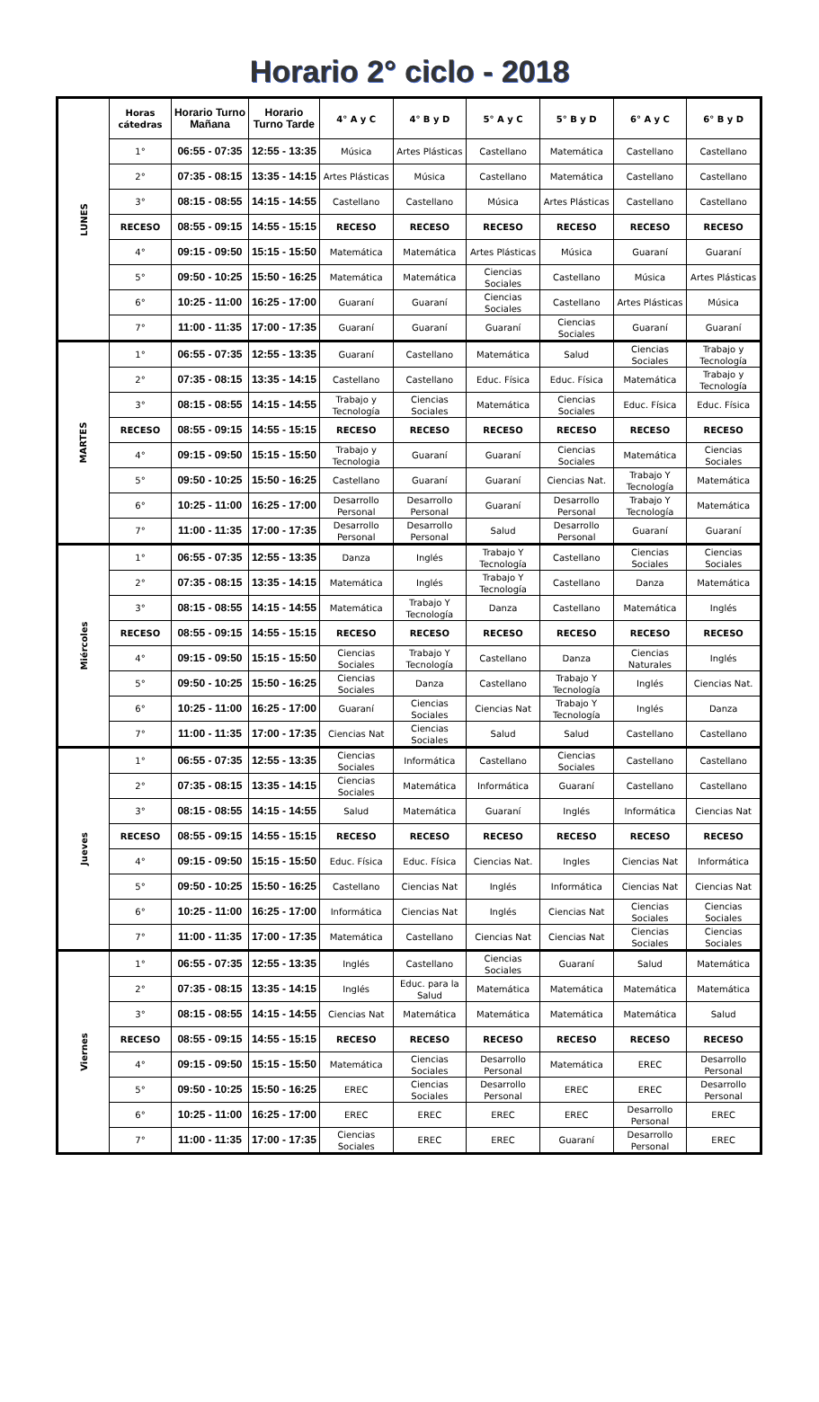Horario 2° ciclo - 2018
| LUNES | Horas cátedras | Horario Turno Mañana | Horario Turno Tarde | 4° A y C | 4° B y D | 5° A y C | 5° B y D | 6° A y C | 6° B y D |
| | 1° | 06:55 - 07:35 | 12:55 - 13:35 | Música | Artes Plásticas | Castellano | Matemática | Castellano | Castellano |
| | 2° | 07:35 - 08:15 | 13:35 - 14:15 | Artes Plásticas | Música | Castellano | Matemática | Castellano | Castellano |
| | 3° | 08:15 - 08:55 | 14:15 - 14:55 | Castellano | Castellano | Música | Artes Plásticas | Castellano | Castellano |
| | RECESO | 08:55 - 09:15 | 14:55 - 15:15 | RECESO | RECESO | RECESO | RECESO | RECESO | RECESO |
| | 4° | 09:15 - 09:50 | 15:15 - 15:50 | Matemática | Matemática | Artes Plásticas | Música | Guaraní | Guaraní |
| | 5° | 09:50 - 10:25 | 15:50 - 16:25 | Matemática | Matemática | Ciencias Sociales | Castellano | Música | Artes Plásticas |
| | 6° | 10:25 - 11:00 | 16:25 - 17:00 | Guaraní | Guaraní | Ciencias Sociales | Castellano | Artes Plásticas | Música |
| | 7° | 11:00 - 11:35 | 17:00 - 17:35 | Guaraní | Guaraní | Guaraní | Ciencias Sociales | Guaraní | Guaraní |
| MARTES | 1° | 06:55 - 07:35 | 12:55 - 13:35 | Guaraní | Castellano | Matemática | Salud | Ciencias Sociales | Trabajo y Tecnología |
| | 2° | 07:35 - 08:15 | 13:35 - 14:15 | Castellano | Castellano | Educ. Física | Educ. Física | Matemática | Trabajo y Tecnología |
| | 3° | 08:15 - 08:55 | 14:15 - 14:55 | Trabajo y Tecnología | Ciencias Sociales | Matemática | Ciencias Sociales | Educ. Física | Educ. Física |
| | RECESO | 08:55 - 09:15 | 14:55 - 15:15 | RECESO | RECESO | RECESO | RECESO | RECESO | RECESO |
| | 4° | 09:15 - 09:50 | 15:15 - 15:50 | Trabajo y Tecnologia | Guaraní | Guaraní | Ciencias Sociales | Matemática | Ciencias Sociales |
| | 5° | 09:50 - 10:25 | 15:50 - 16:25 | Castellano | Guaraní | Guaraní | Ciencias Nat. | Trabajo Y Tecnología | Matemática |
| | 6° | 10:25 - 11:00 | 16:25 - 17:00 | Desarrollo Personal | Desarrollo Personal | Guaraní | Desarrollo Personal | Trabajo Y Tecnología | Matemática |
| | 7° | 11:00 - 11:35 | 17:00 - 17:35 | Desarrollo Personal | Desarrollo Personal | Salud | Desarrollo Personal | Guaraní | Guaraní |
| Miércoles | 1° | 06:55 - 07:35 | 12:55 - 13:35 | Danza | Inglés | Trabajo Y Tecnología | Castellano | Ciencias Sociales | Ciencias Sociales |
| | 2° | 07:35 - 08:15 | 13:35 - 14:15 | Matemática | Inglés | Trabajo Y Tecnología | Castellano | Danza | Matemática |
| | 3° | 08:15 - 08:55 | 14:15 - 14:55 | Matemática | Trabajo Y Tecnología | Danza | Castellano | Matemática | Inglés |
| | RECESO | 08:55 - 09:15 | 14:55 - 15:15 | RECESO | RECESO | RECESO | RECESO | RECESO | RECESO |
| | 4° | 09:15 - 09:50 | 15:15 - 15:50 | Ciencias Sociales | Trabajo Y Tecnología | Castellano | Danza | Ciencias Naturales | Inglés |
| | 5° | 09:50 - 10:25 | 15:50 - 16:25 | Ciencias Sociales | Danza | Castellano | Trabajo Y Tecnología | Inglés | Ciencias Nat. |
| | 6° | 10:25 - 11:00 | 16:25 - 17:00 | Guaraní | Ciencias Sociales | Ciencias Nat | Trabajo Y Tecnología | Inglés | Danza |
| | 7° | 11:00 - 11:35 | 17:00 - 17:35 | Ciencias Nat | Ciencias Sociales | Salud | Salud | Castellano | Castellano |
| Jueves | 1° | 06:55 - 07:35 | 12:55 - 13:35 | Ciencias Sociales | Informática | Castellano | Ciencias Sociales | Castellano | Castellano |
| | 2° | 07:35 - 08:15 | 13:35 - 14:15 | Ciencias Sociales | Matemática | Informática | Guaraní | Castellano | Castellano |
| | 3° | 08:15 - 08:55 | 14:15 - 14:55 | Salud | Matemática | Guaraní | Inglés | Informática | Ciencias Nat |
| | RECESO | 08:55 - 09:15 | 14:55 - 15:15 | RECESO | RECESO | RECESO | RECESO | RECESO | RECESO |
| | 4° | 09:15 - 09:50 | 15:15 - 15:50 | Educ. Física | Educ. Física | Ciencias Nat. | Ingles | Ciencias Nat | Informática |
| | 5° | 09:50 - 10:25 | 15:50 - 16:25 | Castellano | Ciencias Nat | Inglés | Informática | Ciencias Nat | Ciencias Nat |
| | 6° | 10:25 - 11:00 | 16:25 - 17:00 | Informática | Ciencias Nat | Inglés | Ciencias Nat | Ciencias Sociales | Ciencias Sociales |
| | 7° | 11:00 - 11:35 | 17:00 - 17:35 | Matemática | Castellano | Ciencias Nat | Ciencias Nat | Ciencias Sociales | Ciencias Sociales |
| Viernes | 1° | 06:55 - 07:35 | 12:55 - 13:35 | Inglés | Castellano | Ciencias Sociales | Guaraní | Salud | Matemática |
| | 2° | 07:35 - 08:15 | 13:35 - 14:15 | Inglés | Educ. para la Salud | Matemática | Matemática | Matemática | Matemática |
| | 3° | 08:15 - 08:55 | 14:15 - 14:55 | Ciencias Nat | Matemática | Matemática | Matemática | Matemática | Salud |
| | RECESO | 08:55 - 09:15 | 14:55 - 15:15 | RECESO | RECESO | RECESO | RECESO | RECESO | RECESO |
| | 4° | 09:15 - 09:50 | 15:15 - 15:50 | Matemática | Ciencias Sociales | Desarrollo Personal | Matemática | EREC | Desarrollo Personal |
| | 5° | 09:50 - 10:25 | 15:50 - 16:25 | EREC | Ciencias Sociales | Desarrollo Personal | EREC | EREC | Desarrollo Personal |
| | 6° | 10:25 - 11:00 | 16:25 - 17:00 | EREC | EREC | EREC | EREC | Desarrollo Personal | EREC |
| | 7° | 11:00 - 11:35 | 17:00 - 17:35 | Ciencias Sociales | EREC | EREC | Guaraní | Desarrollo Personal | EREC |